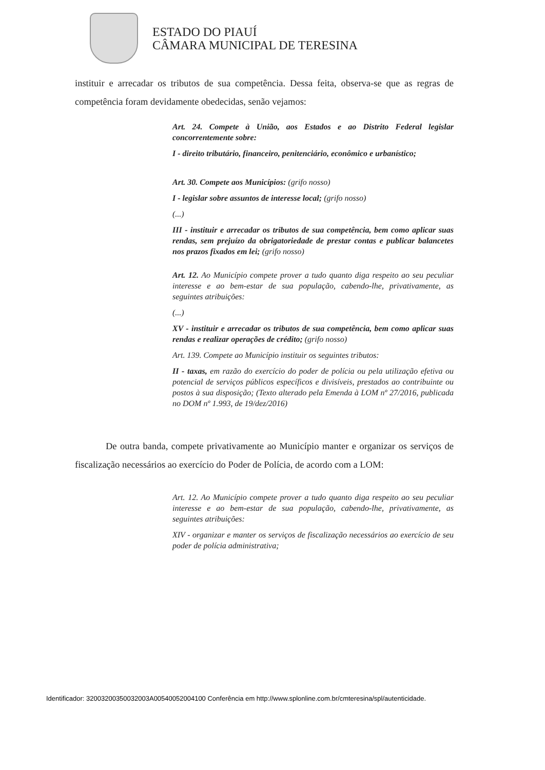ESTADO DO PIAUÍ
CÂMARA MUNICIPAL DE TERESINA
instituir e arrecadar os tributos de sua competência. Dessa feita, observa-se que as regras de competência foram devidamente obedecidas, senão vejamos:
Art. 24. Compete à União, aos Estados e ao Distrito Federal legislar concorrentemente sobre:
I - direito tributário, financeiro, penitenciário, econômico e urbanístico;
Art. 30. Compete aos Municípios: (grifo nosso)
I - legislar sobre assuntos de interesse local; (grifo nosso)
(...)
III - instituir e arrecadar os tributos de sua competência, bem como aplicar suas rendas, sem prejuízo da obrigatoriedade de prestar contas e publicar balancetes nos prazos fixados em lei; (grifo nosso)
Art. 12. Ao Município compete prover a tudo quanto diga respeito ao seu peculiar interesse e ao bem-estar de sua população, cabendo-lhe, privativamente, as seguintes atribuições:
(...)
XV - instituir e arrecadar os tributos de sua competência, bem como aplicar suas rendas e realizar operações de crédito; (grifo nosso)
Art. 139. Compete ao Município instituir os seguintes tributos:
II - taxas, em razão do exercício do poder de polícia ou pela utilização efetiva ou potencial de serviços públicos específicos e divisíveis, prestados ao contribuinte ou postos à sua disposição; (Texto alterado pela Emenda à LOM nº 27/2016, publicada no DOM nº 1.993, de 19/dez/2016)
De outra banda, compete privativamente ao Município manter e organizar os serviços de fiscalização necessários ao exercício do Poder de Polícia, de acordo com a LOM:
Art. 12. Ao Município compete prover a tudo quanto diga respeito ao seu peculiar interesse e ao bem-estar de sua população, cabendo-lhe, privativamente, as seguintes atribuições:
XIV - organizar e manter os serviços de fiscalização necessários ao exercício de seu poder de polícia administrativa;
Identificador: 32003200350032003A00540052004100 Conferência em http://www.splonline.com.br/cmteresina/spl/autenticidade.